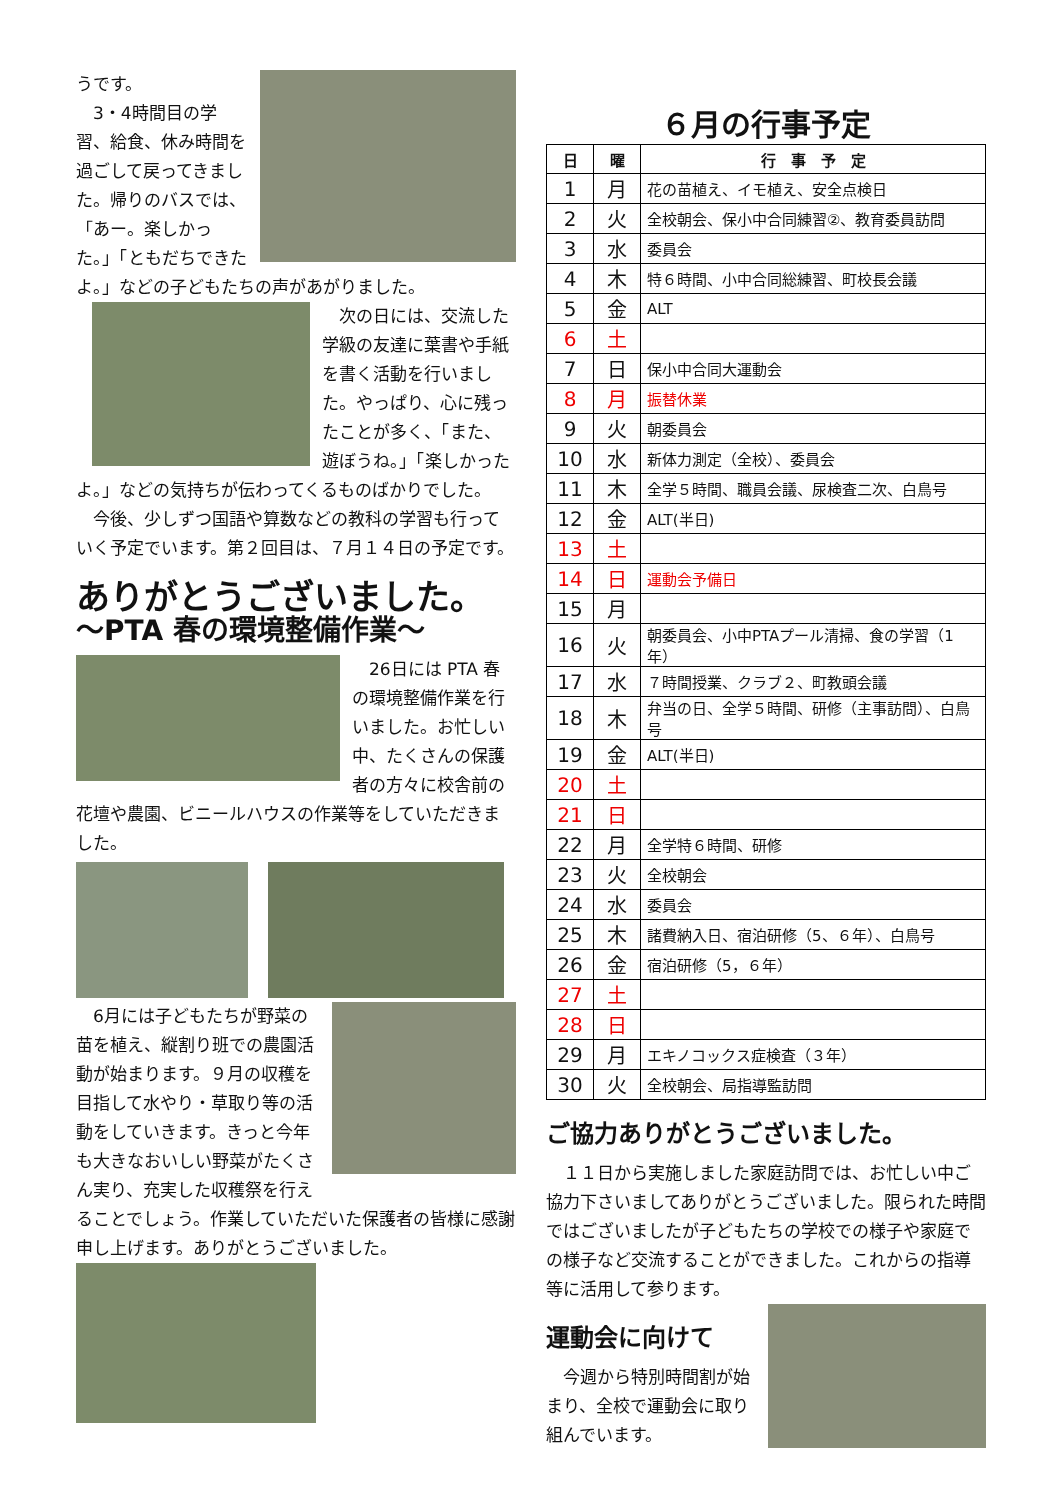うです。
3・4時間目の学習、給食、休み時間を過ごして戻ってきました。帰りのバスでは、「あー。楽しかった。」「ともだちできたよ。」などの子どもたちの声があがりました。
次の日には、交流した学級の友達に葉書や手紙を書く活動を行いました。やっぱり、心に残ったことが多く、「また、遊ぼうね。」「楽しかったよ。」などの気持ちが伝わってくるものばかりでした。
今後、少しずつ国語や算数などの教科の学習も行っていく予定でいます。第２回目は、７月１４日の予定です。
ありがとうございました。
～PTA 春の環境整備作業～
26日には PTA 春の環境整備作業を行いました。お忙しい中、たくさんの保護者の方々に校舎前の花壇や農園、ビニールハウスの作業等をしていただきました。
6月には子どもたちが野菜の苗を植え、縦割り班での農園活動が始まります。９月の収穫を目指して水やり・草取り等の活動をしていきます。きっと今年も大きなおいしい野菜がたくさん実り、充実した収穫祭を行えることでしょう。作業していただいた保護者の皆様に感謝申し上げます。ありがとうございました。
６月の行事予定
| 日 | 曜 | 行 事 予 定 |
| --- | --- | --- |
| 1 | 月 | 花の苗植え、イモ植え、安全点検日 |
| 2 | 火 | 全校朝会、保小中合同練習②、教育委員訪問 |
| 3 | 水 | 委員会 |
| 4 | 木 | 特６時間、小中合同総練習、町校長会議 |
| 5 | 金 | ALT |
| 6 | 土 | |
| 7 | 日 | 保小中合同大運動会 |
| 8 | 月 | 振替休業 |
| 9 | 火 | 朝委員会 |
| 10 | 水 | 新体力測定（全校）、委員会 |
| 11 | 木 | 全学５時間、職員会議、尿検査二次、白鳥号 |
| 12 | 金 | ALT(半日) |
| 13 | 土 | |
| 14 | 日 | 運動会予備日 |
| 15 | 月 | |
| 16 | 火 | 朝委員会、小中PTAプール清掃、食の学習（1年） |
| 17 | 水 | ７時間授業、クラブ２、町教頭会議 |
| 18 | 木 | 弁当の日、全学５時間、研修（主事訪問）、白鳥号 |
| 19 | 金 | ALT(半日) |
| 20 | 土 | |
| 21 | 日 | |
| 22 | 月 | 全学特６時間、研修 |
| 23 | 火 | 全校朝会 |
| 24 | 水 | 委員会 |
| 25 | 木 | 諸費納入日、宿泊研修（5、６年）、白鳥号 |
| 26 | 金 | 宿泊研修（5，６年） |
| 27 | 土 | |
| 28 | 日 | |
| 29 | 月 | エキノコックス症検査（３年） |
| 30 | 火 | 全校朝会、局指導監訪問 |
ご協力ありがとうございました。
１１日から実施しました家庭訪問では、お忙しい中ご協力下さいましてありがとうございました。限られた時間ではございましたが子どもたちの学校での様子や家庭での様子など交流することができました。これからの指導等に活用して参ります。
運動会に向けて
今週から特別時間割が始まり、全校で運動会に取り組んでいます。